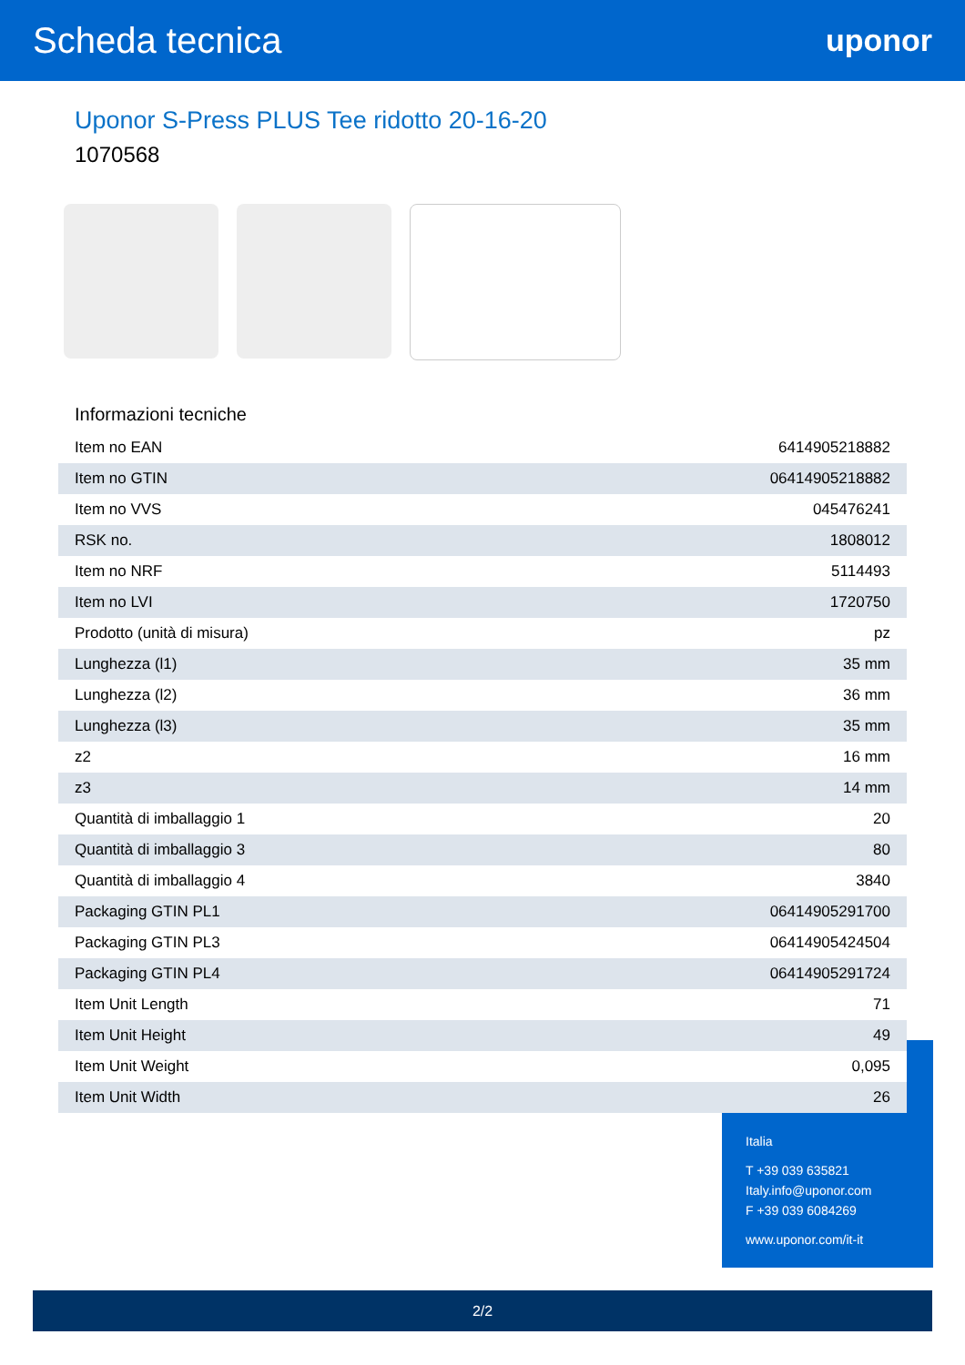Scheda tecnica
uponor
Uponor S-Press PLUS Tee ridotto 20-16-20
1070568
Informazioni tecniche
| Item no EAN | 6414905218882 |
| Item no GTIN | 06414905218882 |
| Item no VVS | 045476241 |
| RSK no. | 1808012 |
| Item no NRF | 5114493 |
| Item no LVI | 1720750 |
| Prodotto (unità di misura) | pz |
| Lunghezza (l1) | 35 mm |
| Lunghezza (l2) | 36 mm |
| Lunghezza (l3) | 35 mm |
| z2 | 16 mm |
| z3 | 14 mm |
| Quantità di imballaggio 1 | 20 |
| Quantità di imballaggio 3 | 80 |
| Quantità di imballaggio 4 | 3840 |
| Packaging GTIN PL1 | 06414905291700 |
| Packaging GTIN PL3 | 06414905424504 |
| Packaging GTIN PL4 | 06414905291724 |
| Item Unit Length | 71 |
| Item Unit Height | 49 |
| Item Unit Weight | 0,095 |
| Item Unit Width | 26 |
Italia
T +39 039 635821
Italy.info@uponor.com
F +39 039 6084269
www.uponor.com/it-it
2/2